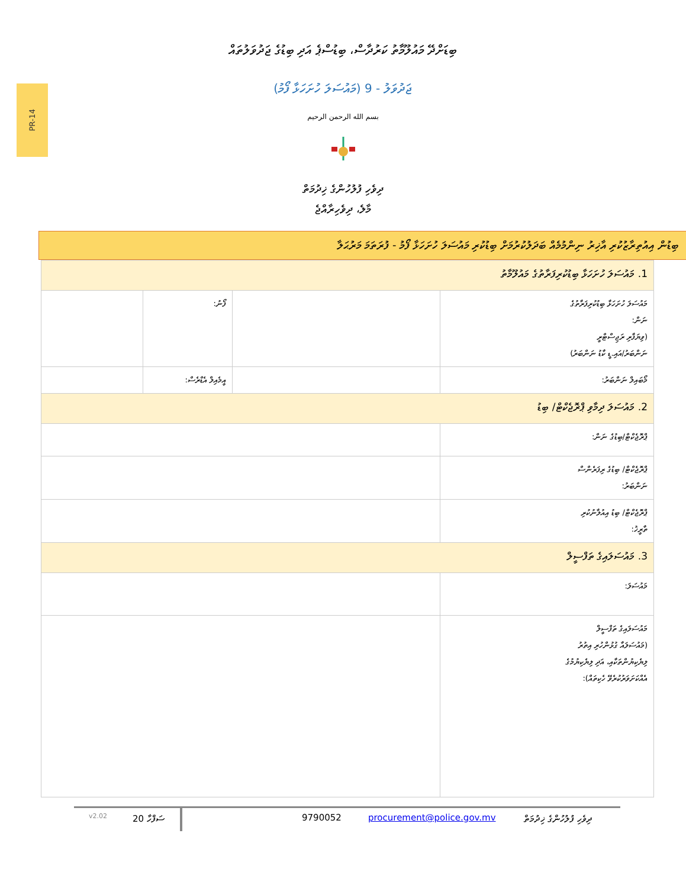PR-14
ބިޑަށްދޭ މައުލޫމާތު ކަރުދާސް، ބިޑުސްޕެ އަދި ބިޑުގެ ޖަދުވަލުތައް
ޖަދުވަލު - 9 (މައުސަލަ ހުށަހަޅާ ފޯމު)
بسم الله الرحمن الرحيم
ދިވެހި ފުލުހުންގެ ޚިދުމަތް
މާލެ، ދިވެހިރާއްޖެ
ބިޑުން އިއުތިރާޒުކުރި އާޚިރު ނިންމުމެއް ބަދަލުކުރުމަށް ބިޑުކުރި މައުސަލަ ހުށަހަޅާ ފޯމު - ފުރަތަމަ މަރުޙަލާ
| 1. މައުސަލަ ހުށަހަޅާ ބިޑުކުރިފަރާތުގެ މައުލޫމާތު | | | |
| މައުސަލަ ހުށަހަޅާ ބިޑުކުރިފަރާތުގެ ނަން: (ވިޔަފާރި ރަޖިސްޓްރީ ނަންބަރު/އައި.ޑީ ކާޑު ނަންބަރު) | | ފޯނު: | |
| މޯބައިލް ނަންބަރު: | | އީމެއިލް އެޑްރެސް: | |
| 2. މައުސަލަ ދިމާވި ޕްރޮޖެކްޓް/ ބިޑު | | | |
| ޕްރޮޖެކްޓް/ބިޑުގެ ނަން: | | | |
| ޕްރޮޖެކްޓް/ ބިޑުގެ ރިފަރެންސް ނަންބަރު: | | | |
| ޕްރޮޖެކްޓް/ ބިޑު އިއުލާނުކުރި ތާރީޚު: | | | |
| 3. މައުސަލައިގެ ތަފްސީލް | | | |
| މައުސަލަ: | | | |
| މައުސަލައިގެ ތަފްސީލް (މައުސަލައާ ގުޅުންހުރި އިތުރު ލިޔެކިޔުންތަކާއި، އަދި ލިޔެކިޔުމުގެ އެއްކަށަވަރުކުރެވޭ ހެކިތައް): | | | |
v2.02 ސަފްހާ 20 9790052 procurement@police.gov.mv ދިވެހި ފުލުހުންގެ ޚިދުމަތް